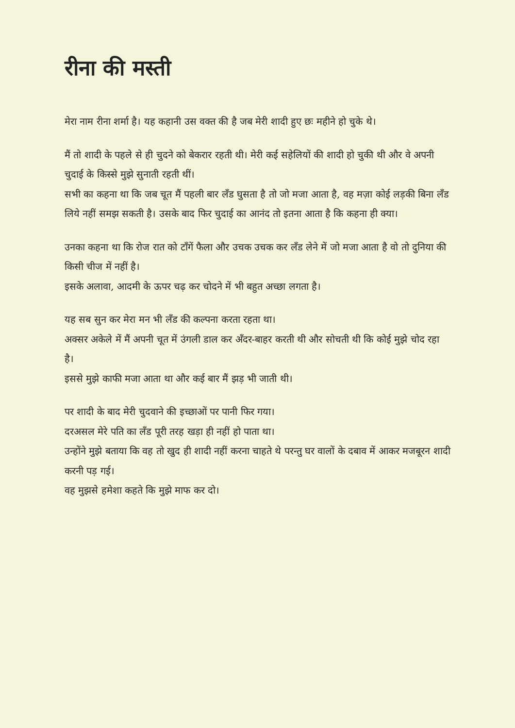रीना की मस्ती
मेरा नाम रीना शर्मा है। यह कहानी उस वक्त की है जब मेरी शादी हुए छः महीने हो चुके थे।
मैं तो शादी के पहले से ही चुदने को बेकरार रहती थी। मेरी कई सहेलियों की शादी हो चुकी थी और वे अपनी चुदाई के किस्से मुझे सुनाती रहती थीं।
सभी का कहना था कि जब चूत मैं पहली बार लँड घुसता है तो जो मजा आता है, वह मज़ा कोई लड़की बिना लँड लिये नहीं समझ सकती है। उसके बाद फिर चुदाई का आनंद तो इतना आता है कि कहना ही क्या।
उनका कहना था कि रोज रात को टाँगें फैला और उचक उचक कर लँड लेने में जो मजा आता है वो तो दुनिया की किसी चीज में नहीं है।
इसके अलावा, आदमी के ऊपर चढ़ कर चोदने में भी बहुत अच्छा लगता है।
यह सब सुन कर मेरा मन भी लँड की कल्पना करता रहता था।
अक्सर अकेले में मैं अपनी चूत में उंगली डाल कर अँदर-बाहर करती थी और सोचती थी कि कोई मुझे चोद रहा है।
इससे मुझे काफी मजा आता था और कई बार मैं झड़ भी जाती थी।
पर शादी के बाद मेरी चुदवाने की इच्छाओं पर पानी फिर गया।
दरअसल मेरे पति का लँड पूरी तरह खड़ा ही नहीं हो पाता था।
उन्होंने मुझे बताया कि वह तो खुद ही शादी नहीं करना चाहते थे परन्तु घर वालों के दबाव में आकर मजबूरन शादी करनी पड़ गई।
वह मुझसे हमेशा कहते कि मुझे माफ कर दो।